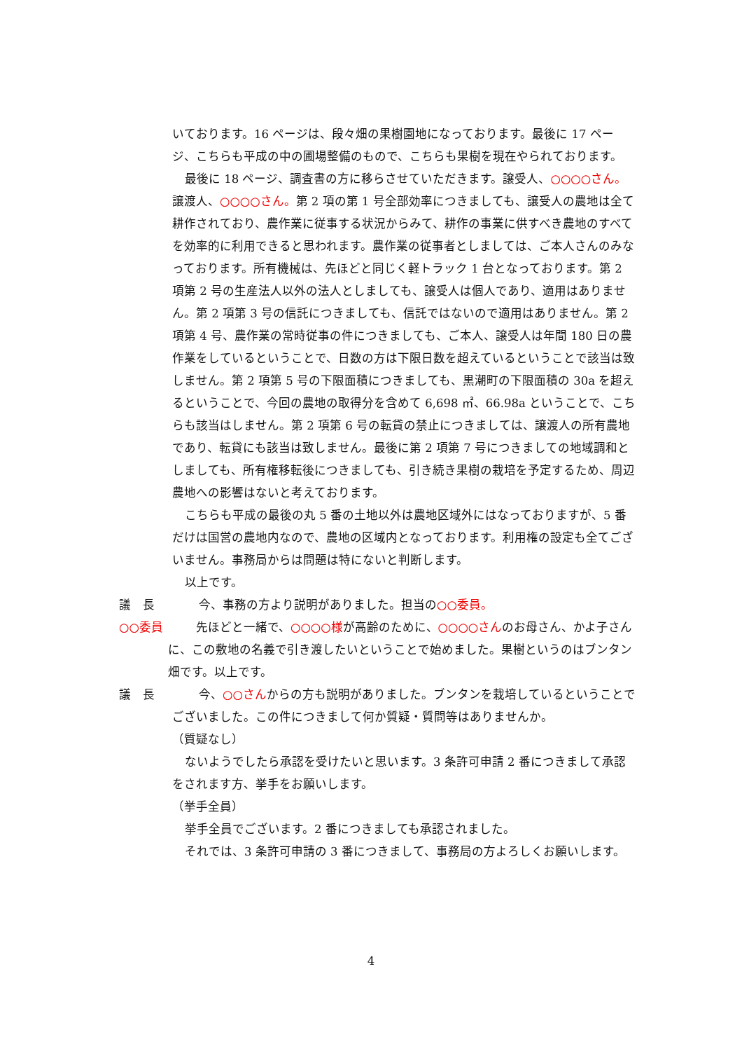いております。16 ページは、段々畑の果樹園地になっております。最後に 17 ページ、こちらも平成の中の圃場整備のもので、こちらも果樹を現在やられております。
最後に 18 ページ、調査書の方に移らさせていただきます。譲受人、○○○○さん。譲渡人、○○○○さん。第 2 項の第 1 号全部効率につきましても、譲受人の農地は全て耕作されており、農作業に従事する状況からみて、耕作の事業に供すべき農地のすべてを効率的に利用できると思われます。農作業の従事者としましては、ご本人さんのみなっております。所有機械は、先ほどと同じく軽トラック 1 台となっております。第 2 項第 2 号の生産法人以外の法人としましても、譲受人は個人であり、適用はありません。第 2 項第 3 号の信託につきましても、信託ではないので適用はありません。第 2 項第 4 号、農作業の常時従事の件につきましても、ご本人、譲受人は年間 180 日の農作業をしているということで、日数の方は下限日数を超えているということで該当は致しません。第 2 項第 5 号の下限面積につきましても、黒潮町の下限面積の 30a を超えるということで、今回の農地の取得分を含めて 6,698 ㎡、66.98a ということで、こちらも該当はしません。第 2 項第 6 号の転貸の禁止につきましては、譲渡人の所有農地であり、転貸にも該当は致しません。最後に第 2 項第 7 号につきましての地域調和としましても、所有権移転後につきましても、引き続き果樹の栽培を予定するため、周辺農地への影響はないと考えております。
こちらも平成の最後の丸 5 番の土地以外は農地区域外にはなっておりますが、5 番だけは国営の農地内なので、農地の区域内となっております。利用権の設定も全てございません。事務局からは問題は特にないと判断します。
以上です。
議　長 今、事務の方より説明がありました。担当の○○委員。
○○委員　　先ほどと一緒で、○○○○様が高齢のために、○○○○さんのお母さん、かよ子さんに、この敷地の名義で引き渡したいということで始めました。果樹というのはブンタン畑です。以上です。
議　長 今、○○さんからの方も説明がありました。ブンタンを栽培しているということでございました。この件につきまして何か質疑・質問等はありませんか。
（質疑なし）
ないようでしたら承認を受けたいと思います。3 条許可申請 2 番につきまして承認をされます方、挙手をお願いします。
（挙手全員）
挙手全員でございます。2 番につきましても承認されました。
それでは、3 条許可申請の 3 番につきまして、事務局の方よろしくお願いします。
4